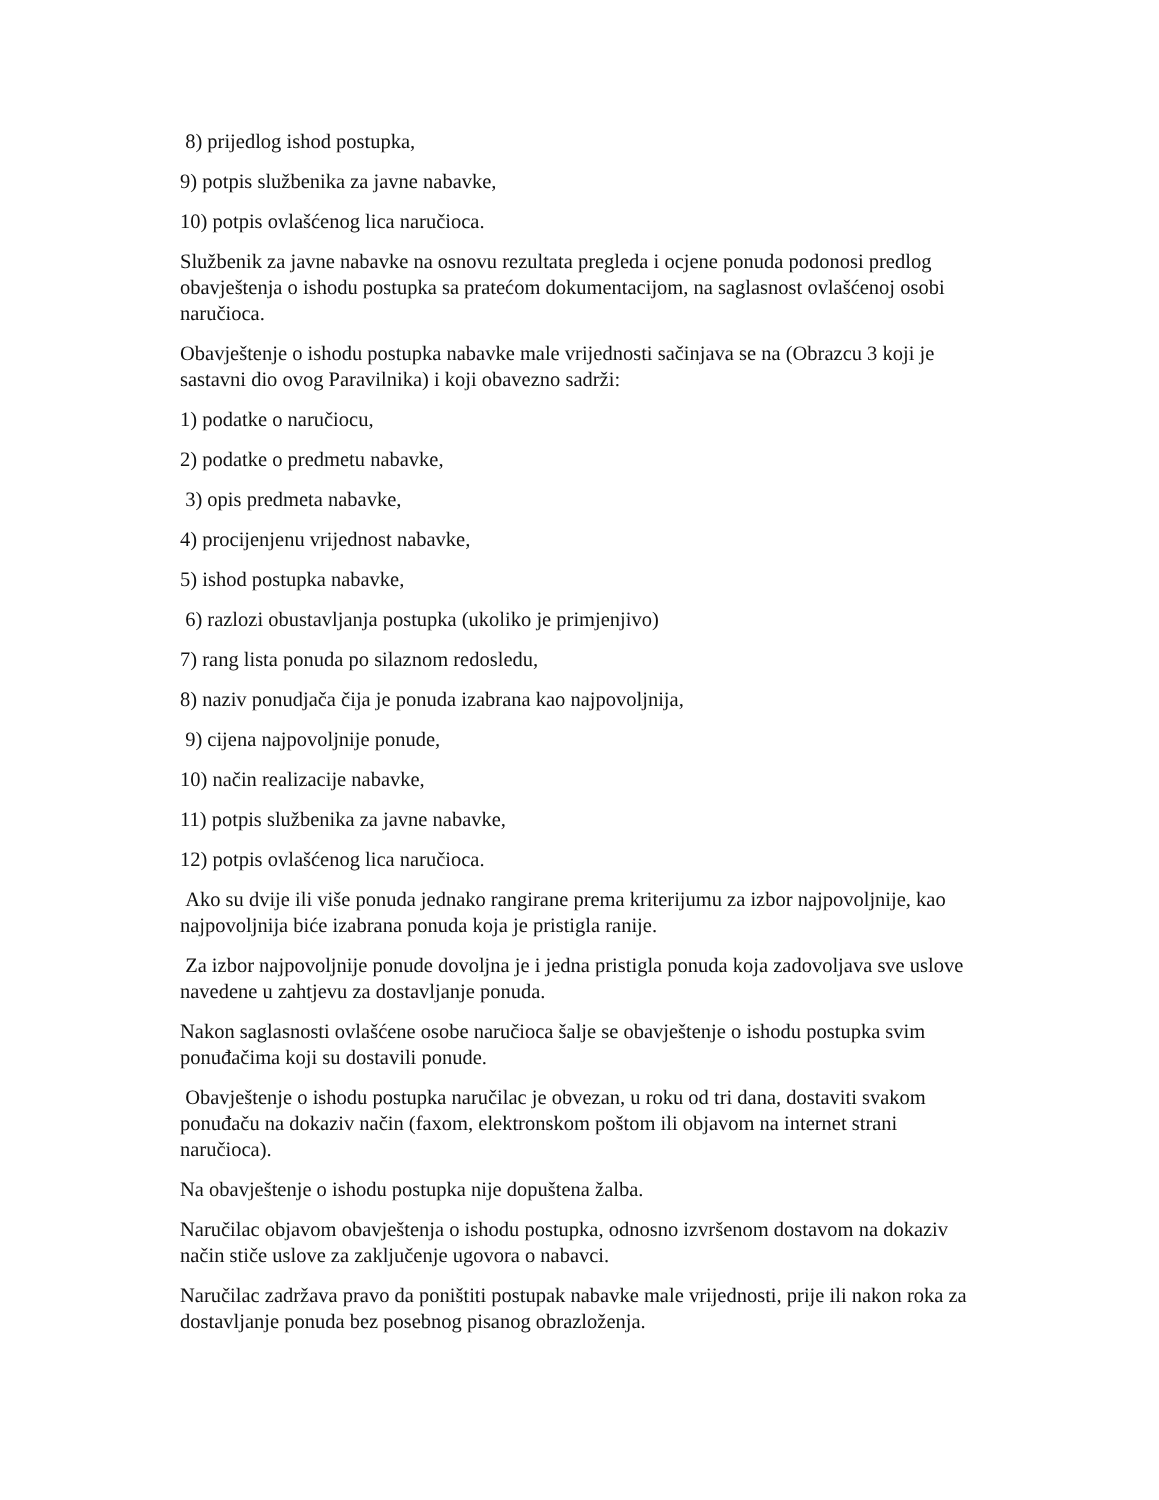8) prijedlog ishod postupka,
9) potpis službenika za javne nabavke,
10) potpis ovlašćenog lica naručioca.
Službenik za javne nabavke na osnovu rezultata pregleda i ocjene ponuda podonosi predlog obavještenja o ishodu postupka sa pratećom dokumentacijom, na saglasnost ovlašćenoj osobi naručioca.
Obavještenje o ishodu postupka nabavke male vrijednosti sačinjava se na (Obrazcu 3 koji je sastavni dio ovog Paravilnika) i koji obavezno sadrži:
1) podatke o naručiocu,
2) podatke o predmetu nabavke,
3) opis predmeta nabavke,
4) procijenjenu vrijednost nabavke,
5) ishod postupka nabavke,
6) razlozi obustavljanja postupka (ukoliko je primjenjivo)
7) rang lista ponuda po silaznom redosledu,
8) naziv ponudjača čija je ponuda izabrana kao najpovoljnija,
9) cijena najpovoljnije ponude,
10) način realizacije nabavke,
11) potpis službenika za javne nabavke,
12) potpis ovlašćenog lica naručioca.
Ako su dvije ili više ponuda jednako rangirane prema kriterijumu za izbor najpovoljnije, kao najpovoljnija biće izabrana ponuda koja je pristigla ranije.
Za izbor najpovoljnije ponude dovoljna je i jedna pristigla ponuda koja zadovoljava sve uslove navedene u zahtjevu za dostavljanje ponuda.
Nakon saglasnosti ovlašćene osobe naručioca šalje se obavještenje o ishodu postupka svim ponuđačima koji su dostavili ponude.
Obavještenje o ishodu postupka naručilac je obvezan, u roku od tri dana, dostaviti svakom ponuđaču na dokaziv način (faxom, elektronskom poštom ili objavom na internet strani naručioca).
Na obavještenje o ishodu postupka nije dopuštena žalba.
Naručilac objavom obavještenja o ishodu postupka, odnosno izvršenom dostavom na dokaziv način stiče uslove za zaključenje ugovora o nabavci.
Naručilac zadržava pravo da poništiti postupak nabavke male vrijednosti, prije ili nakon roka za dostavljanje ponuda bez posebnog pisanog obrazloženja.